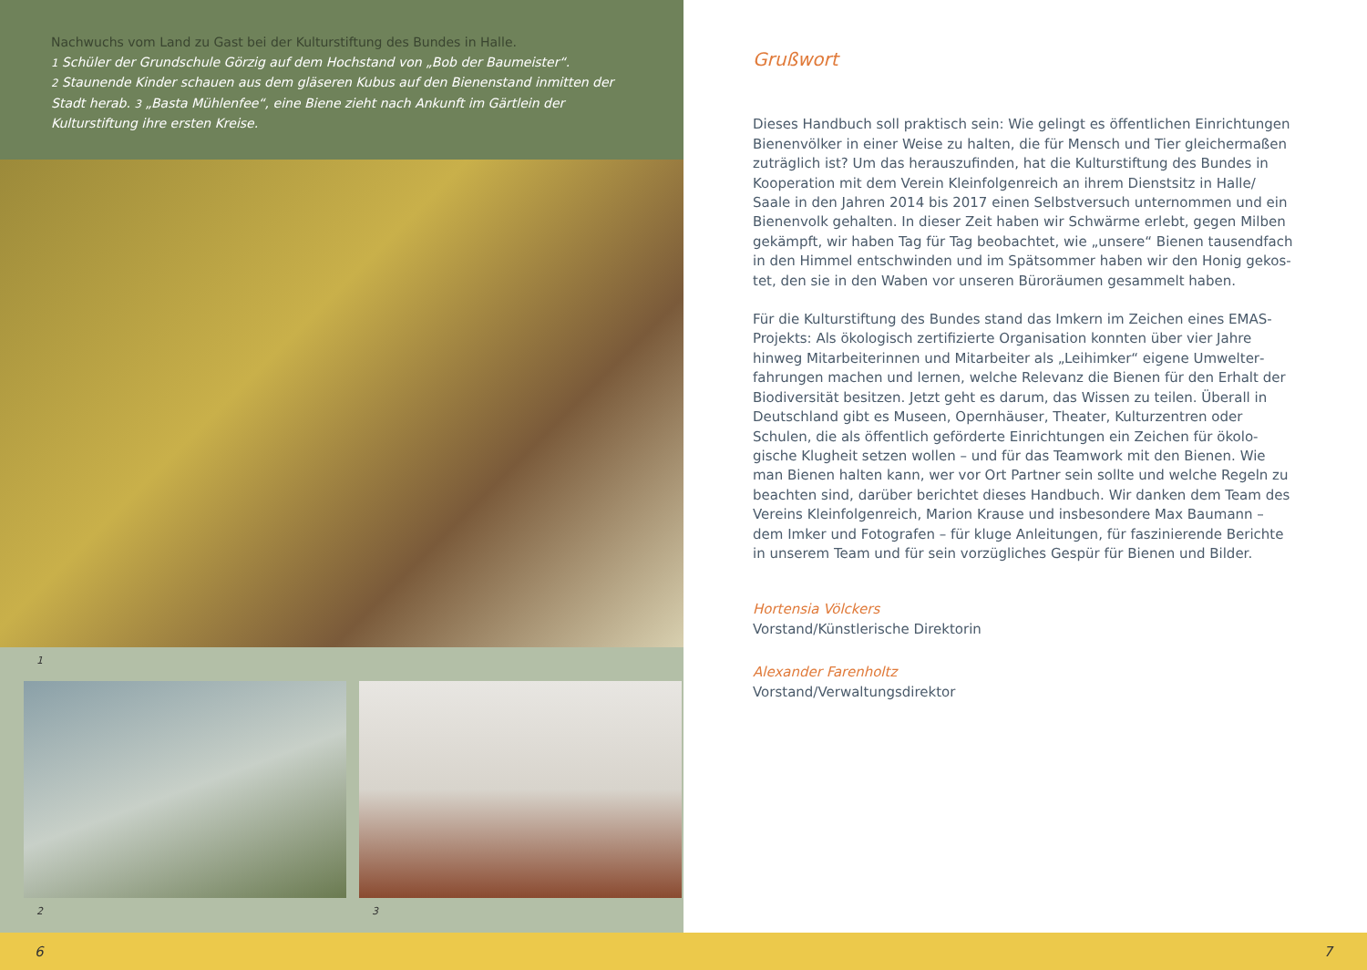Nachwuchs vom Land zu Gast bei der Kulturstiftung des Bundes in Halle.
1 Schüler der Grundschule Görzig auf dem Hochstand von „Bob der Baumeister“.
2 Staunende Kinder schauen aus dem gläseren Kubus auf den Bienenstand inmitten der Stadt herab. 3 „Basta Mühlenfee“, eine Biene zieht nach Ankunft im Gärtlein der Kulturstiftung ihre ersten Kreise.
1
2 3
Grußwort
Dieses Handbuch soll praktisch sein: Wie gelingt es öffentlichen Einrichtungen Bienenvölker in einer Weise zu halten, die für Mensch und Tier gleichermaßen zuträglich ist? Um das herauszufinden, hat die Kulturstiftung des Bundes in Kooperation mit dem Verein Kleinfolgenreich an ihrem Dienstsitz in Halle/ Saale in den Jahren 2014 bis 2017 einen Selbstversuch unternommen und ein Bienenvolk gehalten. In dieser Zeit haben wir Schwärme erlebt, gegen Milben gekämpft, wir haben Tag für Tag beobachtet, wie „unsere“ Bienen tausendfach in den Himmel entschwinden und im Spätsommer haben wir den Honig gekos­tet, den sie in den Waben vor unseren Büroräumen gesammelt haben.
Für die Kulturstiftung des Bundes stand das Imkern im Zeichen eines EMAS-Projekts: Als ökologisch zertifizierte Organisation konnten über vier Jahre hinweg Mitarbeiterinnen und Mitarbeiter als „Leihimker“ eigene Umwelter­fahrungen machen und lernen, welche Relevanz die Bienen für den Erhalt der Biodiversität besitzen. Jetzt geht es darum, das Wissen zu teilen. Überall in Deutschland gibt es Museen, Opernhäuser, Theater, Kulturzentren oder Schulen, die als öffentlich geförderte Einrichtungen ein Zeichen für ökolo­gische Klugheit setzen wollen – und für das Teamwork mit den Bienen. Wie man Bienen halten kann, wer vor Ort Partner sein sollte und welche Regeln zu beachten sind, darüber berichtet dieses Handbuch. Wir danken dem Team des Vereins Kleinfolgenreich, Marion Krause und insbesondere Max Baumann – dem Imker und Fotografen – für kluge Anleitungen, für faszinierende Berichte in unserem Team und für sein vorzügliches Gespür für Bienen und Bilder.
Hortensia Völckers
Vorstand/Künstlerische Direktorin
Alexander Farenholtz
Vorstand/Verwaltungsdirektor
6 7